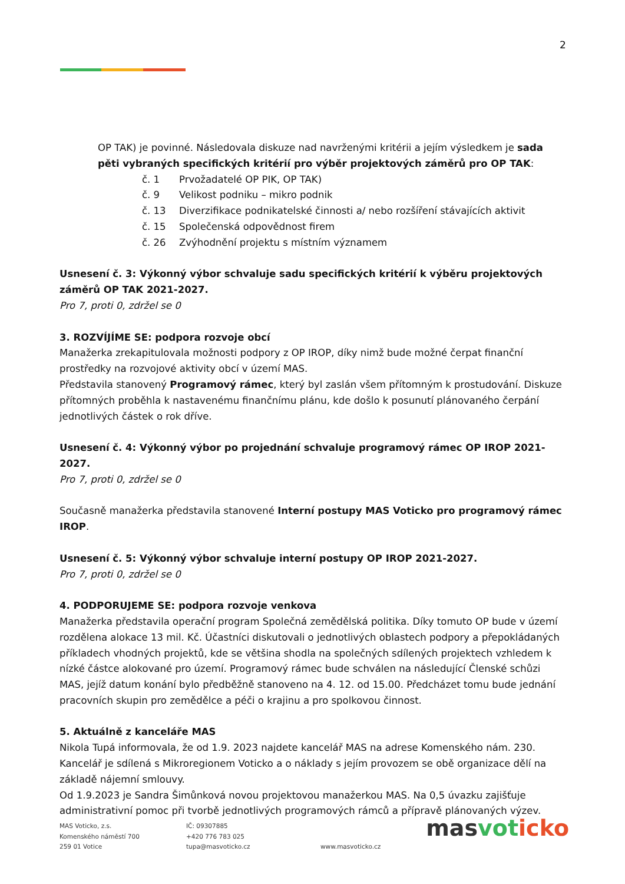2
OP TAK) je povinné. Následovala diskuze nad navrženými kritérii a jejím výsledkem je sada pěti vybraných specifických kritérií pro výběr projektových záměrů pro OP TAK:
č. 1 Prvožadatelé OP PIK, OP TAK)
č. 9 Velikost podniku – mikro podnik
č. 13 Diverzifikace podnikatelské činnosti a/ nebo rozšíření stávajících aktivit
č. 15 Společenská odpovědnost firem
č. 26 Zvýhodnění projektu s místním významem
Usnesení č. 3: Výkonný výbor schvaluje sadu specifických kritérií k výběru projektových záměrů OP TAK 2021-2027.
Pro 7, proti 0, zdržel se 0
3. ROZVÍJÍME SE: podpora rozvoje obcí
Manažerka zrekapitulovala možnosti podpory z OP IROP, díky nimž bude možné čerpat finanční prostředky na rozvojové aktivity obcí v území MAS.
Představila stanovený Programový rámec, který byl zaslán všem přítomným k prostudování. Diskuze přítomných proběhla k nastavenému finančnímu plánu, kde došlo k posunutí plánovaného čerpání jednotlivých částek o rok dříve.
Usnesení č. 4: Výkonný výbor po projednání schvaluje programový rámec OP IROP 2021-2027.
Pro 7, proti 0, zdržel se 0
Současně manažerka představila stanovené Interní postupy MAS Voticko pro programový rámec IROP.
Usnesení č. 5: Výkonný výbor schvaluje interní postupy OP IROP 2021-2027.
Pro 7, proti 0, zdržel se 0
4. PODPORUJEME SE: podpora rozvoje venkova
Manažerka představila operační program Společná zemědělská politika. Díky tomuto OP bude v území rozdělena alokace 13 mil. Kč. Účastníci diskutovali o jednotlivých oblastech podpory a přepokládaných příkladech vhodných projektů, kde se většina shodla na společných sdílených projektech vzhledem k nízké částce alokované pro území. Programový rámec bude schválen na následující Členské schůzi MAS, jejíž datum konání bylo předběžně stanoveno na 4. 12. od 15.00. Předcházet tomu bude jednání pracovních skupin pro zemědělce a péči o krajinu a pro spolkovou činnost.
5. Aktuálně z kanceláře MAS
Nikola Tupá informovala, že od 1.9. 2023 najdete kancelář MAS na adrese Komenského nám. 230. Kancelář je sdílená s Mikroregionem Voticko a o náklady s jejím provozem se obě organizace dělí na základě nájemní smlouvy.
Od 1.9.2023 je Sandra Šimůnková novou projektovou manažerkou MAS. Na 0,5 úvazku zajišťuje administrativní pomoc při tvorbě jednotlivých programových rámců a přípravě plánovaných výzev.
MAS Voticko, z.s.
Komenského náměstí 700
259 01 Votice
IČ: 09307885
+420 776 783 025
tupa@masvoticko.cz
www.masvoticko.cz
masvot icko